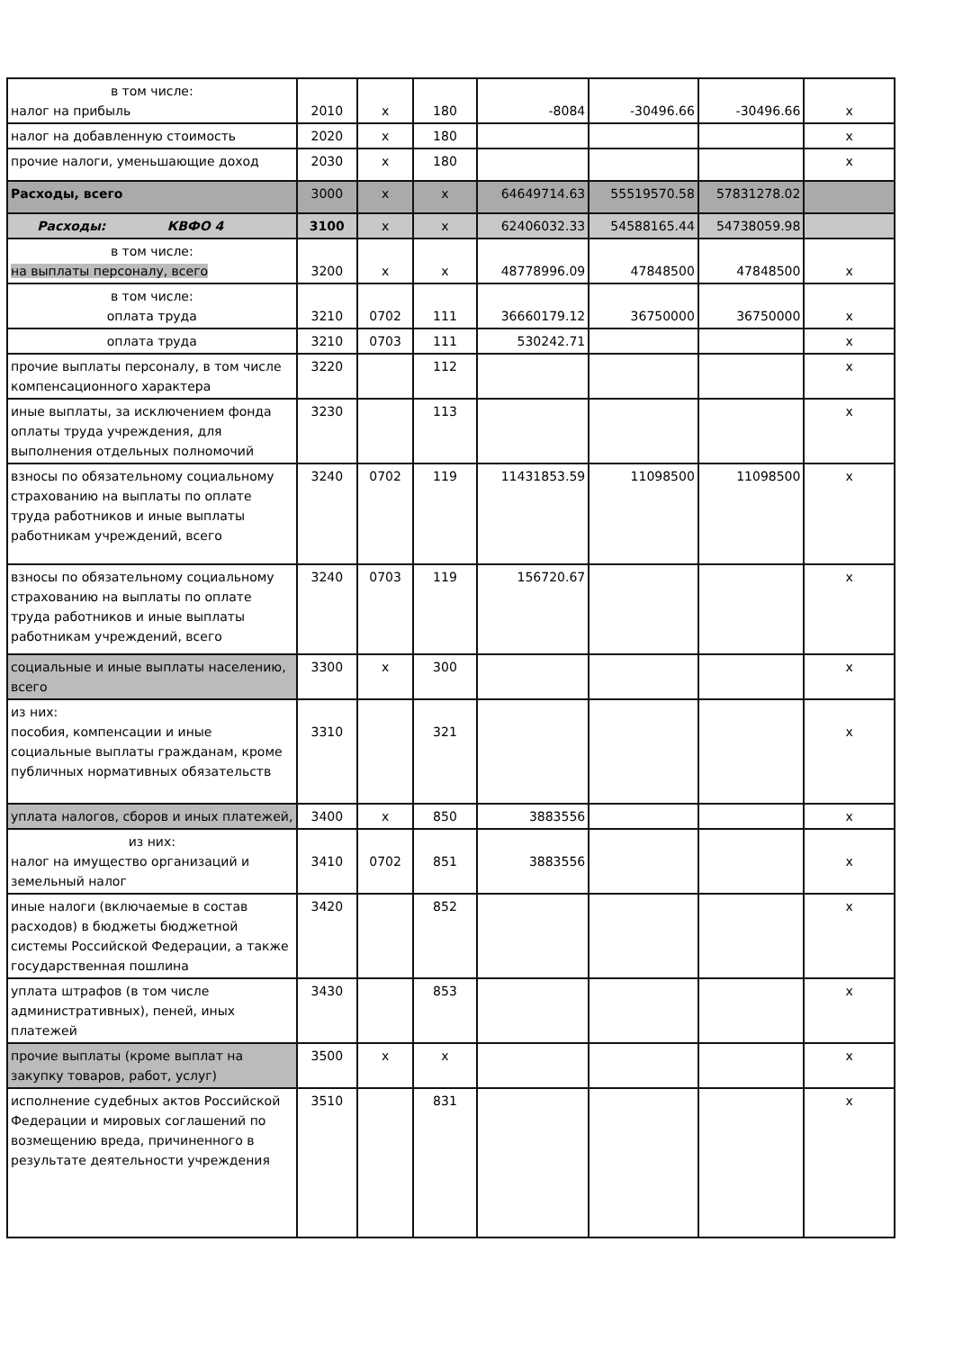| в том числе: налог на прибыль | 2010 | x | 180 | -8084 | -30496.66 | -30496.66 | x |
| налог на добавленную стоимость | 2020 | x | 180 | | | | x |
| прочие налоги, уменьшающие доход | 2030 | x | 180 | | | | x |
| Расходы, всего | 3000 | x | x | 64649714.63 | 55519570.58 | 57831278.02 | |
| Расходы: КВФО 4 | 3100 | x | x | 62406032.33 | 54588165.44 | 54738059.98 | |
| в том числе: на выплаты персоналу, всего | 3200 | x | x | 48778996.09 | 47848500 | 47848500 | x |
| в том числе: оплата труда | 3210 | 0702 | 111 | 36660179.12 | 36750000 | 36750000 | x |
| оплата труда | 3210 | 0703 | 111 | 530242.71 | | | x |
| прочие выплаты персоналу, в том числе компенсационного характера | 3220 | | 112 | | | | x |
| иные выплаты, за исключением фонда оплаты труда учреждения, для выполнения отдельных полномочий | 3230 | | 113 | | | | x |
| взносы по обязательному социальному страхованию на выплаты по оплате труда работников и иные выплаты работникам учреждений, всего | 3240 | 0702 | 119 | 11431853.59 | 11098500 | 11098500 | x |
| взносы по обязательному социальному страхованию на выплаты по оплате труда работников и иные выплаты работникам учреждений, всего | 3240 | 0703 | 119 | 156720.67 | | | x |
| социальные и иные выплаты населению, всего | 3300 | x | 300 | | | | x |
| из них: пособия, компенсации и иные социальные выплаты гражданам, кроме публичных нормативных обязательств | 3310 | | 321 | | | | x |
| уплата налогов, сборов и иных платежей, | 3400 | x | 850 | 3883556 | | | x |
| из них: налог на имущество организаций и земельный налог | 3410 | 0702 | 851 | 3883556 | | | x |
| иные налоги (включаемые в состав расходов) в бюджеты бюджетной системы Российской Федерации, а также государственная пошлина | 3420 | | 852 | | | | x |
| уплата штрафов (в том числе административных), пеней, иных платежей | 3430 | | 853 | | | | x |
| прочие выплаты (кроме выплат на закупку товаров, работ, услуг) | 3500 | x | x | | | | x |
| исполнение судебных актов Российской Федерации и мировых соглашений по возмещению вреда, причиненного в результате деятельности учреждения | 3510 | | 831 | | | | x |